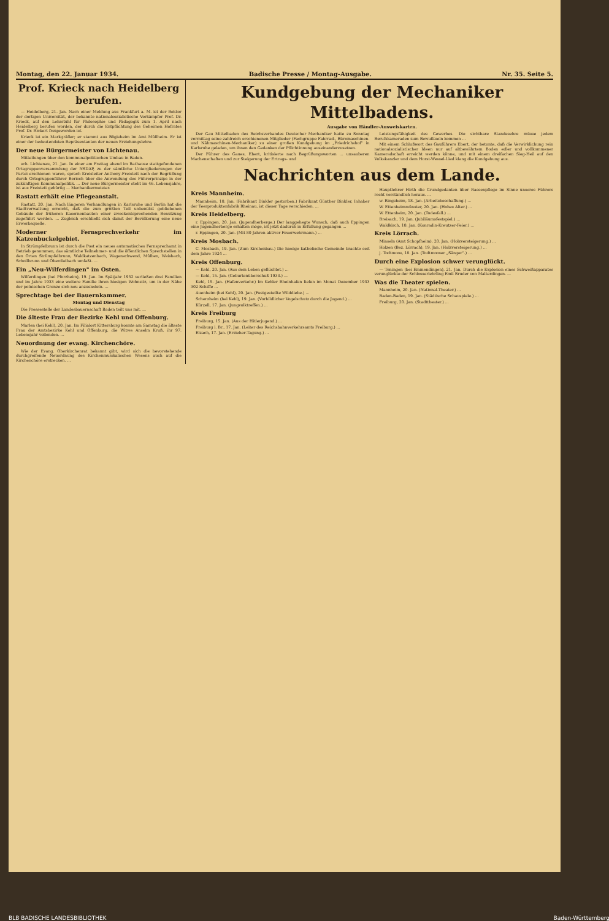Montag, den 22. Januar 1934. Badische Presse / Montag-Ausgabe. Nr. 35. Seite 5.
Prof. Krieck nach Heidelberg berufen.
— Heidelberg, 21. Jan. Nach einer Meldung aus Frankfurt a. M. ist der Rektor der dortigen Universität, der bekannte nationalsozialistische Vorkämpfer Prof. Dr. Krieck, auf den Lehrstuhl für Philosophie und Pädagogik zum 1. April nach Heidelberg berufen worden, der durch die Entpflichtung des Geheimen Hofrates Prof. Dr. Rickert freigeworden ist.
Krieck ist ein Markgräfler; er stammt aus Bögisheim im Amt Müllheim. Er ist einer der bedeutendsten Repräsentanten der neuen Erziehungslehre.
Der neue Bürgermeister von Lichtenau.
Mitteilungen über den kommunalpolitischen Umbau in Baden.
sch. Lichtenau, 21. Jan. In einer am Freitag abend im Rathause stattgefundenen Ortsgruppenversammlung der NSDAP, zu der sämtliche Untergliederungen der Partei erschienen waren, sprach Kreisleiter Anthony-Freistett nach der Begrüßung durch Ortsgruppenführer Berisch über die Anwendung des Führerprinzips in der zukünftigen Kommunalpolitik. ... Der neue Bürgermeister steht im 46. Lebensjahre, ist aus Freistett gebürtig ... Mechanikermeister.
Rastatt erhält eine Pflegeanstalt.
Rastatt, 20. Jan. Nach längeren Verhandlungen in Karlsruhe und Berlin hat die Stadtverwaltung erreicht, daß die zum größten Teil unbenützt gebliebenen Gebäude der früheren Kasernenbauten einer zweckentsprechenden Benutzung zugeführt werden. ... Zugleich erschließt sich damit der Bevölkerung eine neue Erwerbsquelle.
Moderner Fernsprechverkehr im Katzenbuckelgebiet.
In Strümpfelbrunn ist durch die Post ein neues automatisches Fernsprechamt in Betrieb genommen, das sämtliche Teilnehmer- und die öffentlichen Sprechstellen in den Orten Strümpfelbrunn, Waldkatzenbach, Wagenschwend, Mülben, Weisbach, Schollbrunn und Oberdielbach umfaßt. ...
Ein „Neu-Wilferdingen" im Osten.
Wilferdingen (bei Pforzheim), 19. Jan. Im Spätjahr 1932 verließen drei Familien und im Jahre 1933 eine weitere Familie ihren hiesigen Wohnsitz, um in der Nähe der polnischen Grenze sich neu anzusiedeln. ...
Sprechtage bei der Bauernkammer.
Montag und Dienstag
Die Pressestelle der Landesbauernschaft Baden teilt uns mit. ...
Die älteste Frau der Bezirke Kehl und Offenburg.
Marlen (bei Kehl), 20. Jan. Im Filialort Kittersburg konnte am Samstag die älteste Frau der Amtsbezirke Kehl und Offenburg, die Witwe Anselm Kruß, ihr 97. Lebensjahr vollenden. ...
Neuordnung der evang. Kirchenchöre.
Wie der Evang. Oberkirchenrat bekannt gibt, wird sich die bevorstehende durchgreifende Neuordnung des Kirchenmusikalischen Wesens auch auf die Kirchenchöre erstrecken. ...
Kundgebung der Mechaniker Mittelbadens.
Ausgabe von Händler-Ausweiskarten.
Der Gau Mittelbaden des Reichsverbandes Deutscher Mechaniker hatte zu Sonntag vormittag seine zahlreich erschienenen Mitglieder (Fachgruppe Fahrrad-, Büromaschinen- und Nähmaschinen-Mechaniker) zu einer großen Kundgebung im „Friedrichshof" in Karlsruhe geladen, um ihnen den Gedanken der Pflichtinnung auseinanderzusetzen.
Der Führer des Gaues, Ebert, kritisierte nach Begrüßungsworten ... unsauberen Machenschaften und zur Steigerung der Ertrags- und
Leistungsfähigkeit des Gewerbes. Die sichtbare Standesehre müsse jedem Berufskameraden zum Bewußtsein kommen ...
Mit einem Schlußwort des Gauführers Ebert, der betonte, daß die Verwirklichung rein nationalsozialistischer Ideen nur auf altbewährtem Boden edler und vollkommener Kameradschaft erreicht werden könne, und mit einem dreifachen Sieg-Heil auf den Volkskanzler und dem Horst-Wessel-Lied klang die Kundgebung aus.
Nachrichten aus dem Lande.
Kreis Mannheim.
Mannheim, 18. Jan. (Fabrikant Dinkler gestorben.) Fabrikant Günther Dinkler, Inhaber der Teerproduktenfabrik Rheinau, ist dieser Tage verschieden. ...
Kreis Heidelberg.
r. Eppingen, 20. Jan. (Jugendherberge.) Der langgehegte Wunsch, daß auch Eppingen eine Jugendherberge erhalten möge, ist jetzt dadurch in Erfüllung gegangen ...
r. Eppingen, 20. Jan. (Mit 80 Jahren aktiver Feuerwehrmann.) ...
Kreis Mosbach.
C. Mosbach, 19. Jan. (Zum Kirchenbau.) Die hiesige katholische Gemeinde brachte seit dem Jahre 1924 ...
Kreis Offenburg.
— Kehl, 20. Jan. (Aus dem Leben geflüchtet.) ...
— Kehl, 15. Jan. (Geburtenüberschuß 1933.) ...
Kehl, 15. Jan. (Hafenverkehr.) Im Kehler Rheinhafen liefen im Monat Dezember 1933 302 Schiffe ...
Auenheim (bei Kehl), 20. Jan. (Festgestellte Wilddiebe.) ...
Scherzheim (bei Kehl), 19. Jan. (Vorbildlicher Vogelschutz durch die Jugend.) ...
Kürzell, 17. Jan. (Jungvolktreffen.) ...
Kreis Freiburg
Freiburg, 15. Jan. (Aus der Hitlerjugend.) ...
Freiburg i. Br., 17. Jan. (Leiter des Reichsbahnverkehrsamts Freiburg.) ...
Elzach, 17. Jan. (Erzieher-Tagung.) ...
Hauptlehrer Hirth die Grundgedanten über Rassenpflege im Sinne unseres Führers recht verständlich heraus. ...
w. Ringsheim, 18. Jan. (Arbeitsbeschaffung.) ...
W. Ettenheimmünster, 20. Jan. (Hohes Alter.) ...
W. Ettenheim, 20. Jan. (Todesfall.) ...
Breisach, 19. Jan. (Jubiläumsfestspiel.) ...
Waldkirch, 18. Jan. (Konradin-Kreutzer-Feier.) ...
Kreis Lörrach.
Minseln (Amt Schopfheim), 20. Jan. (Holzversteigerung.) ...
Holzen (Bez. Lörrach), 19. Jan. (Holzversteigerung.) ...
j. Todtmoos, 18. Jan. (Todtmooser „Sänger".) ...
Durch eine Explosion schwer verunglückt.
— Teningen (bei Emmendingen), 21. Jan. Durch die Explosion eines Schweißapparates verunglückte der Schlosserlehrling Emil Bruder von Malterdingen. ...
Was die Theater spielen.
Mannheim, 20. Jan. (National-Theater.) ...
Baden-Baden, 19. Jan. (Städtische Schauspiele.) ...
Freiburg, 20. Jan. (Stadttheater.) ...
BLB BADISCHE LANDESBIBLIOTHEK Baden-Württemberg